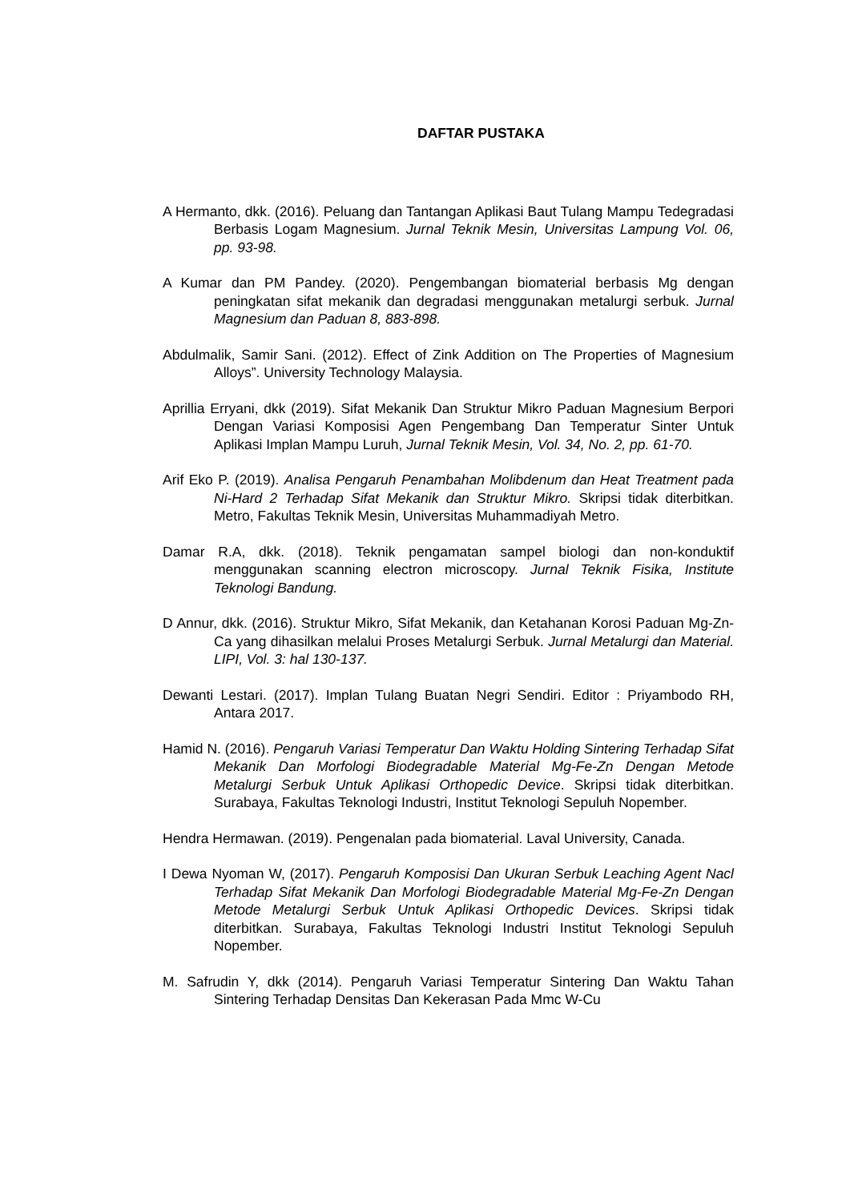DAFTAR PUSTAKA
A Hermanto, dkk. (2016). Peluang dan Tantangan Aplikasi Baut Tulang Mampu Tedegradasi Berbasis Logam Magnesium. Jurnal Teknik Mesin, Universitas Lampung Vol. 06, pp. 93-98.
A Kumar dan PM Pandey. (2020). Pengembangan biomaterial berbasis Mg dengan peningkatan sifat mekanik dan degradasi menggunakan metalurgi serbuk. Jurnal Magnesium dan Paduan 8, 883-898.
Abdulmalik, Samir Sani. (2012). Effect of Zink Addition on The Properties of Magnesium Alloys”. University Technology Malaysia.
Aprillia Erryani, dkk (2019). Sifat Mekanik Dan Struktur Mikro Paduan Magnesium Berpori Dengan Variasi Komposisi Agen Pengembang Dan Temperatur Sinter Untuk Aplikasi Implan Mampu Luruh, Jurnal Teknik Mesin, Vol. 34, No. 2, pp. 61-70.
Arif Eko P. (2019). Analisa Pengaruh Penambahan Molibdenum dan Heat Treatment pada Ni-Hard 2 Terhadap Sifat Mekanik dan Struktur Mikro. Skripsi tidak diterbitkan. Metro, Fakultas Teknik Mesin, Universitas Muhammadiyah Metro.
Damar R.A, dkk. (2018). Teknik pengamatan sampel biologi dan non-konduktif menggunakan scanning electron microscopy. Jurnal Teknik Fisika, Institute Teknologi Bandung.
D Annur, dkk. (2016). Struktur Mikro, Sifat Mekanik, dan Ketahanan Korosi Paduan Mg-Zn-Ca yang dihasilkan melalui Proses Metalurgi Serbuk. Jurnal Metalurgi dan Material. LIPI, Vol. 3: hal 130-137.
Dewanti Lestari. (2017). Implan Tulang Buatan Negri Sendiri. Editor : Priyambodo RH, Antara 2017.
Hamid N. (2016). Pengaruh Variasi Temperatur Dan Waktu Holding Sintering Terhadap Sifat Mekanik Dan Morfologi Biodegradable Material Mg-Fe-Zn Dengan Metode Metalurgi Serbuk Untuk Aplikasi Orthopedic Device. Skripsi tidak diterbitkan. Surabaya, Fakultas Teknologi Industri, Institut Teknologi Sepuluh Nopember.
Hendra Hermawan. (2019). Pengenalan pada biomaterial. Laval University, Canada.
I Dewa Nyoman W, (2017). Pengaruh Komposisi Dan Ukuran Serbuk Leaching Agent Nacl Terhadap Sifat Mekanik Dan Morfologi Biodegradable Material Mg-Fe-Zn Dengan Metode Metalurgi Serbuk Untuk Aplikasi Orthopedic Devices. Skripsi tidak diterbitkan. Surabaya, Fakultas Teknologi Industri Institut Teknologi Sepuluh Nopember.
M. Safrudin Y, dkk (2014). Pengaruh Variasi Temperatur Sintering Dan Waktu Tahan Sintering Terhadap Densitas Dan Kekerasan Pada Mmc W-Cu